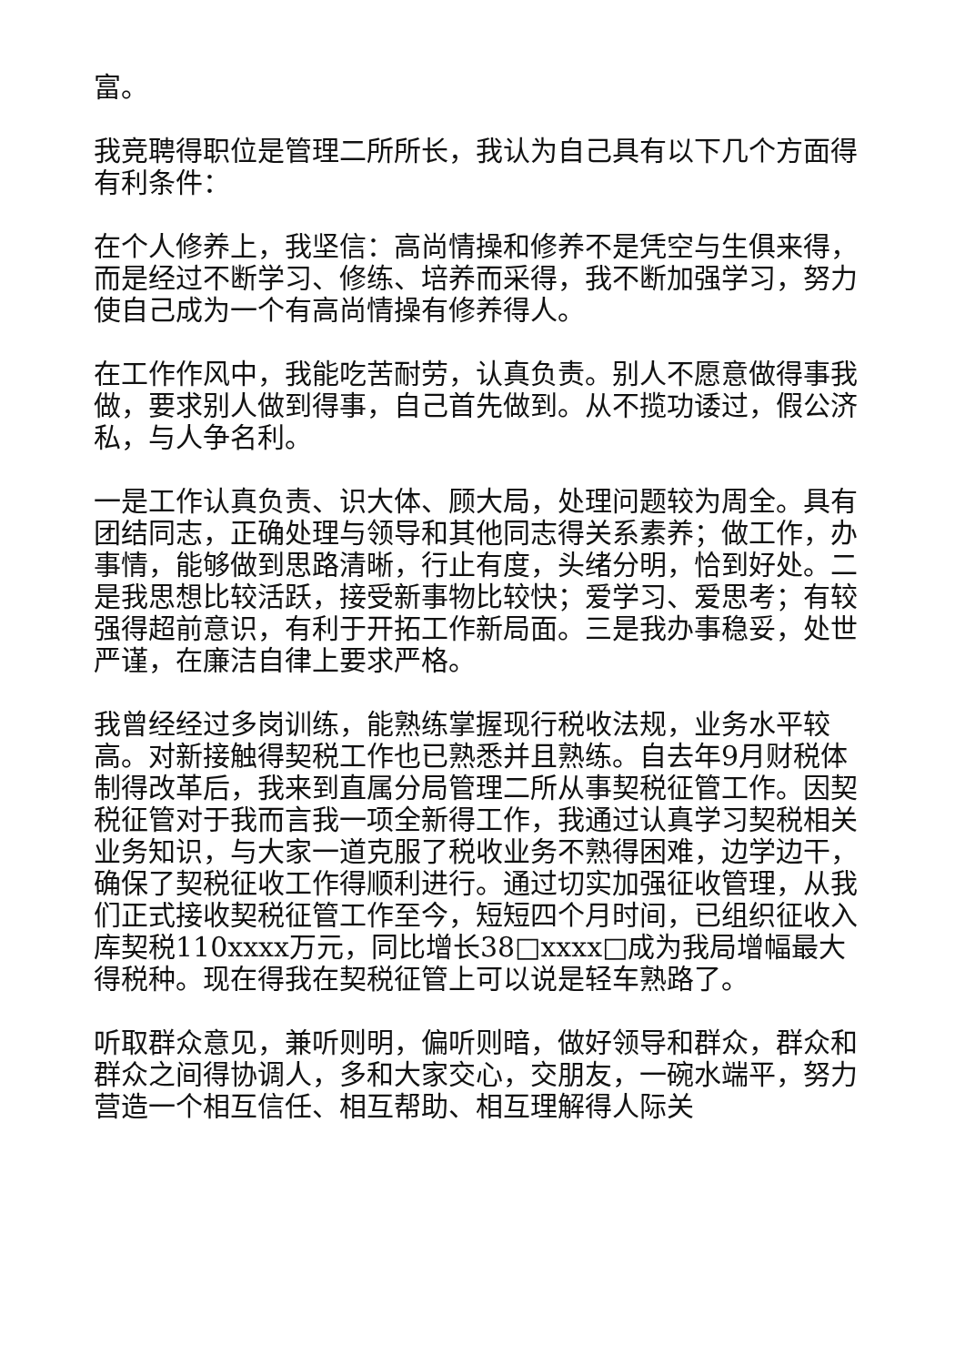富。
我竞聘得职位是管理二所所长，我认为自己具有以下几个方面得有利条件：
在个人修养上，我坚信：高尚情操和修养不是凭空与生俱来得，而是经过不断学习、修练、培养而采得，我不断加强学习，努力使自己成为一个有高尚情操有修养得人。
在工作作风中，我能吃苦耐劳，认真负责。别人不愿意做得事我做，要求别人做到得事，自己首先做到。从不揽功诿过，假公济私，与人争名利。
一是工作认真负责、识大体、顾大局，处理问题较为周全。具有团结同志，正确处理与领导和其他同志得关系素养；做工作，办事情，能够做到思路清晰，行止有度，头绪分明，恰到好处。二是我思想比较活跃，接受新事物比较快；爱学习、爱思考；有较强得超前意识，有利于开拓工作新局面。三是我办事稳妥，处世严谨，在廉洁自律上要求严格。
我曾经经过多岗训练，能熟练掌握现行税收法规，业务水平较高。对新接触得契税工作也已熟悉并且熟练。自去年9月财税体制得改革后，我来到直属分局管理二所从事契税征管工作。因契税征管对于我而言我一项全新得工作，我通过认真学习契税相关业务知识，与大家一道克服了税收业务不熟得困难，边学边干，确保了契税征收工作得顺利进行。通过切实加强征收管理，从我们正式接收契税征管工作至今，短短四个月时间，已组织征收入库契税110xxxx万元，同比增长38□xxxx□成为我局增幅最大得税种。现在得我在契税征管上可以说是轻车熟路了。
听取群众意见，兼听则明，偏听则暗，做好领导和群众，群众和群众之间得协调人，多和大家交心，交朋友，一碗水端平，努力营造一个相互信任、相互帮助、相互理解得人际关